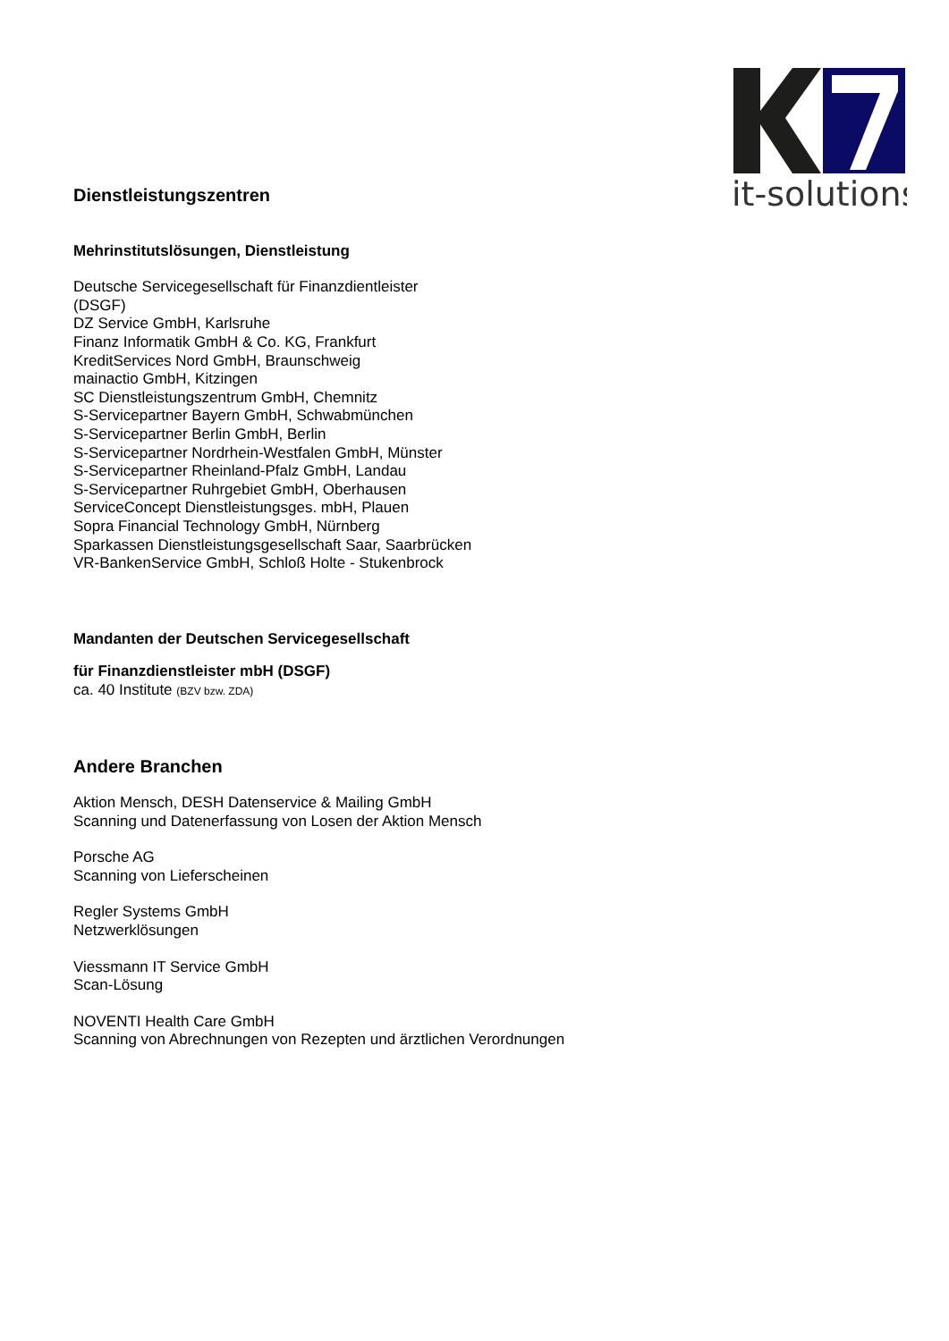it-solutions
Dienstleistungszentren
Mehrinstitutslösungen, Dienstleistung
Deutsche Servicegesellschaft für Finanzdientleister
(DSGF)
DZ Service GmbH, Karlsruhe
Finanz Informatik GmbH & Co. KG, Frankfurt
KreditServices Nord GmbH, Braunschweig
mainactio GmbH, Kitzingen
SC Dienstleistungszentrum GmbH, Chemnitz
S-Servicepartner Bayern GmbH, Schwabmünchen
S-Servicepartner Berlin GmbH, Berlin
S-Servicepartner Nordrhein-Westfalen GmbH, Münster
S-Servicepartner Rheinland-Pfalz GmbH, Landau
S-Servicepartner Ruhrgebiet GmbH, Oberhausen
ServiceConcept Dienstleistungsges. mbH, Plauen
Sopra Financial Technology GmbH, Nürnberg
Sparkassen Dienstleistungsgesellschaft Saar, Saarbrücken
VR-BankenService GmbH, Schloß Holte - Stukenbrock
Mandanten der Deutschen Servicegesellschaft
für Finanzdienstleister mbH (DSGF)
ca. 40 Institute (BZV bzw. ZDA)
Andere Branchen
Aktion Mensch, DESH Datenservice & Mailing GmbH
Scanning und Datenerfassung von Losen der Aktion Mensch
Porsche AG
Scanning von Lieferscheinen
Regler Systems GmbH
Netzwerklösungen
Viessmann IT Service GmbH
Scan-Lösung
NOVENTI Health Care GmbH
Scanning von Abrechnungen von Rezepten und ärztlichen Verordnungen